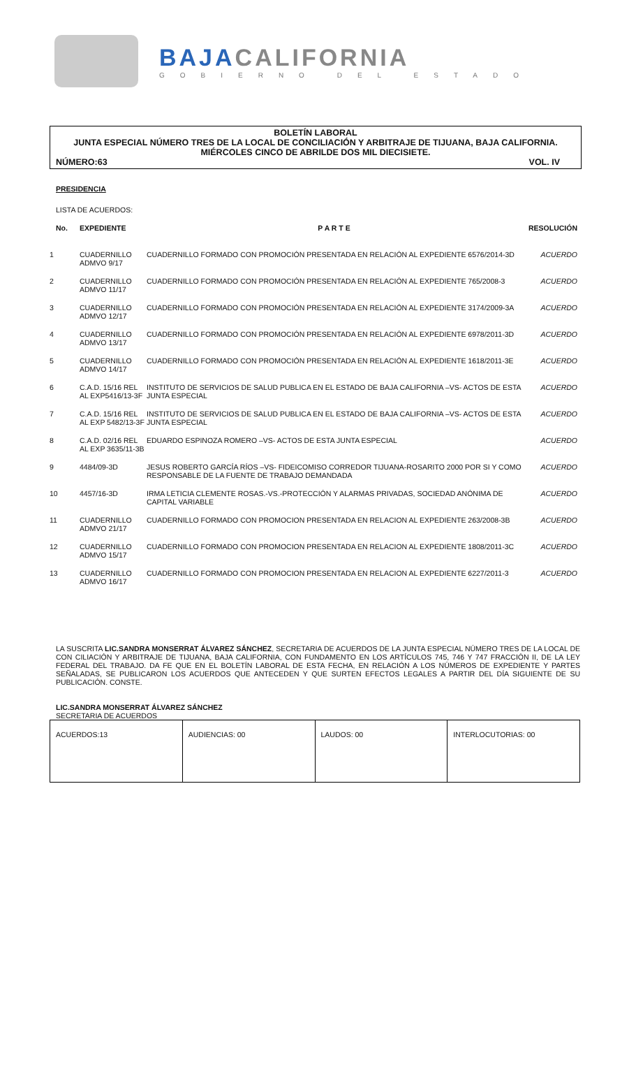BAJACALIFORNIA
GOBIERNO DEL ESTADO
BOLETÍN LABORAL
JUNTA ESPECIAL NÚMERO TRES DE LA LOCAL DE CONCILIACIÓN Y ARBITRAJE DE TIJUANA, BAJA CALIFORNIA.
MIÉRCOLES CINCO DE ABRILDE DOS MIL DIECISIETE.
NÚMERO:63 VOL. IV
PRESIDENCIA
LISTA DE ACUERDOS:
| No. | EXPEDIENTE | P A R T E | RESOLUCIÓN |
| --- | --- | --- | --- |
| 1 | CUADERNILLO ADMVO 9/17 | CUADERNILLO FORMADO CON PROMOCIÓN PRESENTADA EN RELACIÓN AL EXPEDIENTE 6576/2014-3D | ACUERDO |
| 2 | CUADERNILLO ADMVO 11/17 | CUADERNILLO FORMADO CON PROMOCIÓN PRESENTADA EN RELACIÓN AL EXPEDIENTE 765/2008-3 | ACUERDO |
| 3 | CUADERNILLO ADMVO 12/17 | CUADERNILLO FORMADO CON PROMOCIÓN PRESENTADA EN RELACIÓN AL EXPEDIENTE 3174/2009-3A | ACUERDO |
| 4 | CUADERNILLO ADMVO 13/17 | CUADERNILLO FORMADO CON PROMOCIÓN PRESENTADA EN RELACIÓN AL EXPEDIENTE 6978/2011-3D | ACUERDO |
| 5 | CUADERNILLO ADMVO 14/17 | CUADERNILLO FORMADO CON PROMOCIÓN PRESENTADA EN RELACIÓN AL EXPEDIENTE 1618/2011-3E | ACUERDO |
| 6 | C.A.D. 15/16 REL AL EXP5416/13-3F | INSTITUTO DE SERVICIOS DE SALUD PUBLICA EN EL ESTADO DE BAJA CALIFORNIA –VS- ACTOS DE ESTA JUNTA ESPECIAL | ACUERDO |
| 7 | C.A.D. 15/16 REL AL EXP 5482/13-3F | INSTITUTO DE SERVICIOS DE SALUD PUBLICA EN EL ESTADO DE BAJA CALIFORNIA –VS- ACTOS DE ESTA JUNTA ESPECIAL | ACUERDO |
| 8 | C.A.D. 02/16 REL AL EXP 3635/11-3B | EDUARDO ESPINOZA ROMERO –VS- ACTOS DE ESTA JUNTA ESPECIAL | ACUERDO |
| 9 | 4484/09-3D | JESUS ROBERTO GARCÍA RÍOS –VS- FIDEICOMISO CORREDOR TIJUANA-ROSARITO 2000 POR SI Y COMO RESPONSABLE DE LA FUENTE DE TRABAJO DEMANDADA | ACUERDO |
| 10 | 4457/16-3D | IRMA LETICIA CLEMENTE ROSAS.-VS.-PROTECCIÓN Y ALARMAS PRIVADAS, SOCIEDAD ANÓNIMA DE CAPITAL VARIABLE | ACUERDO |
| 11 | CUADERNILLO ADMVO 21/17 | CUADERNILLO FORMADO CON PROMOCION PRESENTADA EN RELACION AL EXPEDIENTE 263/2008-3B | ACUERDO |
| 12 | CUADERNILLO ADMVO 15/17 | CUADERNILLO FORMADO CON PROMOCION PRESENTADA EN RELACION AL EXPEDIENTE 1808/2011-3C | ACUERDO |
| 13 | CUADERNILLO ADMVO 16/17 | CUADERNILLO FORMADO CON PROMOCION PRESENTADA EN RELACION AL EXPEDIENTE 6227/2011-3 | ACUERDO |
LA SUSCRITA LIC.SANDRA MONSERRAT ÁLVAREZ SÁNCHEZ, SECRETARIA DE ACUERDOS DE LA JUNTA ESPECIAL NÚMERO TRES DE LA LOCAL DE CON CILIACIÓN Y ARBITRAJE DE TIJUANA, BAJA CALIFORNIA, CON FUNDAMENTO EN LOS ARTÍCULOS 745, 746 Y 747 FRACCIÓN II, DE LA LEY FEDERAL DEL TRABAJO. DA FE QUE EN EL BOLETÍN LABORAL DE ESTA FECHA, EN RELACIÓN A LOS NÚMEROS DE EXPEDIENTE Y PARTES SEÑALADAS, SE PUBLICARON LOS ACUERDOS QUE ANTECEDEN Y QUE SURTEN EFECTOS LEGALES A PARTIR DEL DÍA SIGUIENTE DE SU PUBLICACIÓN. CONSTE.
LIC.SANDRA MONSERRAT ÁLVAREZ SÁNCHEZ
SECRETARIA DE ACUERDOS
| ACUERDOS:13 | AUDIENCIAS: 00 | LAUDOS: 00 | INTERLOCUTORIAS: 00 |